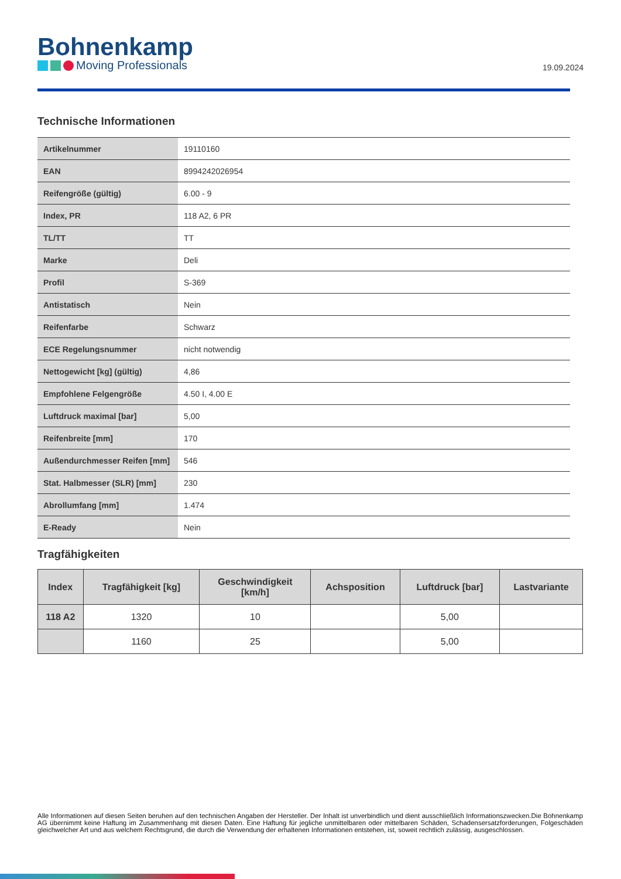Bohnenkamp
Moving Professionals
19.09.2024
Technische Informationen
| Artikelnummer | 19110160 |
| EAN | 8994242026954 |
| Reifengröße (gültig) | 6.00 - 9 |
| Index, PR | 118 A2, 6 PR |
| TL/TT | TT |
| Marke | Deli |
| Profil | S-369 |
| Antistatisch | Nein |
| Reifenfarbe | Schwarz |
| ECE Regelungsnummer | nicht notwendig |
| Nettogewicht [kg] (gültig) | 4,86 |
| Empfohlene Felgengröße | 4.50 I, 4.00 E |
| Luftdruck maximal [bar] | 5,00 |
| Reifenbreite [mm] | 170 |
| Außendurchmesser Reifen [mm] | 546 |
| Stat. Halbmesser (SLR) [mm] | 230 |
| Abrollumfang [mm] | 1.474 |
| E-Ready | Nein |
Tragfähigkeiten
| Index | Tragfähigkeit [kg] | Geschwindigkeit [km/h] | Achsposition | Luftdruck [bar] | Lastvariante |
| --- | --- | --- | --- | --- | --- |
| 118 A2 | 1320 | 10 | | 5,00 | |
| | 1160 | 25 | | 5,00 | |
Alle Informationen auf diesen Seiten beruhen auf den technischen Angaben der Hersteller. Der Inhalt ist unverbindlich und dient ausschließlich Informationszwecken.Die Bohnenkamp AG übernimmt keine Haftung im Zusammenhang mit diesen Daten. Eine Haftung für jegliche unmittelbaren oder mittelbaren Schäden, Schadensersatzforderungen, Folgeschäden gleichwelcher Art und aus welchem Rechtsgrund, die durch die Verwendung der erhaltenen Informationen entstehen, ist, soweit rechtlich zulässig, ausgeschlossen.